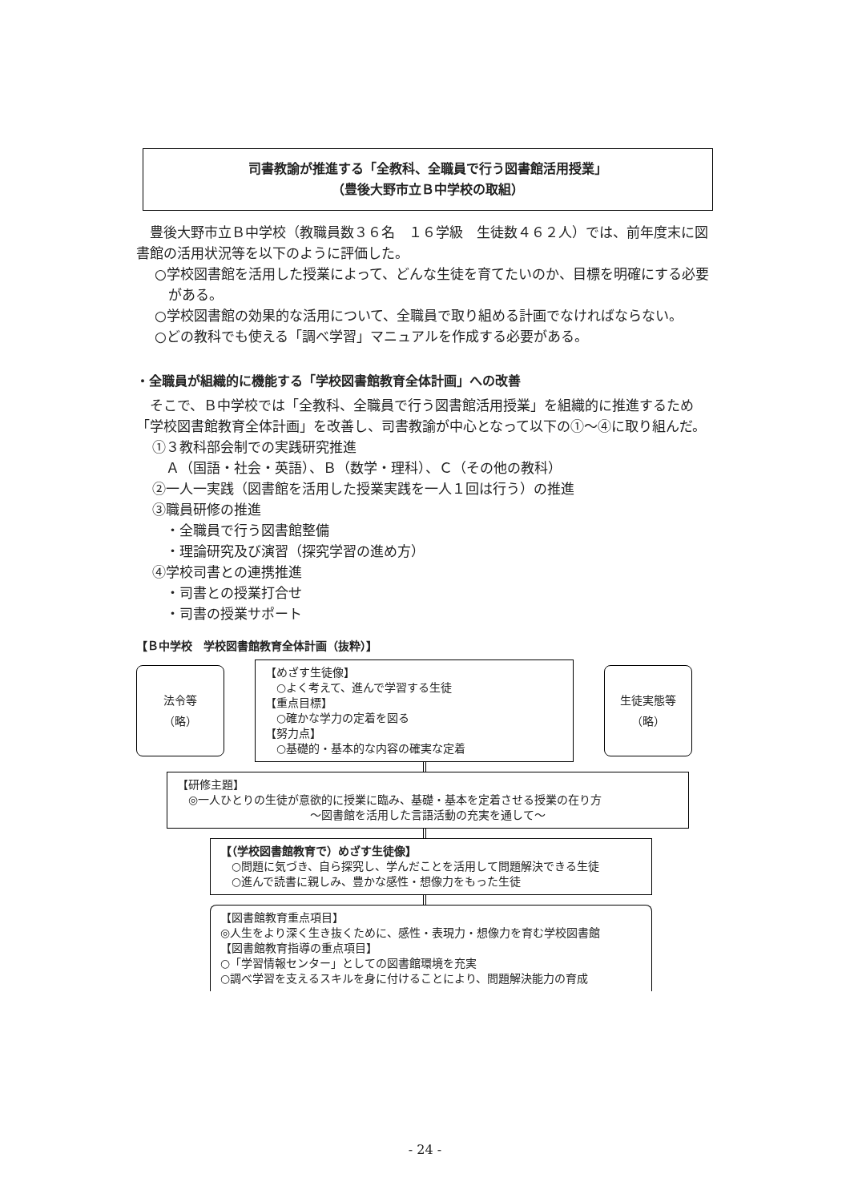司書教諭が推進する「全教科、全職員で行う図書館活用授業」
（豊後大野市立Ｂ中学校の取組）
　豊後大野市立Ｂ中学校（教職員数３６名　１６学級　生徒数４６２人）では、前年度末に図書館の活用状況等を以下のように評価した。
○学校図書館を活用した授業によって、どんな生徒を育てたいのか、目標を明確にする必要がある。
○学校図書館の効果的な活用について、全職員で取り組める計画でなければならない。
○どの教科でも使える「調べ学習」マニュアルを作成する必要がある。
・全職員が組織的に機能する「学校図書館教育全体計画」への改善
　そこで、Ｂ中学校では「全教科、全職員で行う図書館活用授業」を組織的に推進するため「学校図書館教育全体計画」を改善し、司書教諭が中心となって以下の①～④に取り組んだ。
①３教科部会制での実践研究推進
　Ａ（国語・社会・英語）、Ｂ（数学・理科）、Ｃ（その他の教科）
②一人一実践（図書館を活用した授業実践を一人１回は行う）の推進
③職員研修の推進
　・全職員で行う図書館整備
　・理論研究及び演習（探究学習の進め方）
④学校司書との連携推進
　・司書との授業打合せ
　・司書の授業サポート
【Ｂ中学校　学校図書館教育全体計画（抜粋）】
法令等
（略）
【めざす生徒像】
　○よく考えて、進んで学習する生徒
【重点目標】
　○確かな学力の定着を図る
【努力点】
　○基礎的・基本的な内容の確実な定着
生徒実態等
（略）
【研修主題】
　◎一人ひとりの生徒が意欲的に授業に臨み、基礎・基本を定着させる授業の在り方
～図書館を活用した言語活動の充実を通して～
【（学校図書館教育で）めざす生徒像】
　○問題に気づき、自ら探究し、学んだことを活用して問題解決できる生徒
　○進んで読書に親しみ、豊かな感性・想像力をもった生徒
【図書館教育重点項目】
◎人生をより深く生き抜くために、感性・表現力・想像力を育む学校図書館
【図書館教育指導の重点項目】
○「学習情報センター」としての図書館環境を充実
○調べ学習を支えるスキルを身に付けることにより、問題解決能力の育成
- 24 -